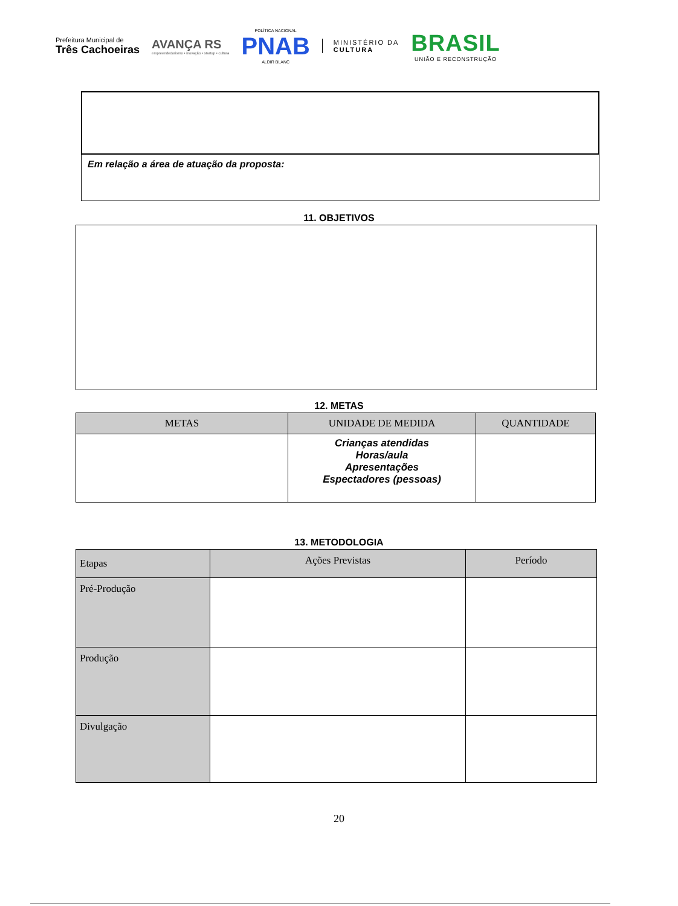Prefeitura Municipal de
Três Cachoeiras
AVANÇA RS
empreendedorismo • inovação • startup • cultura
POLÍTICA NACIONAL
PNAB
ALDIR BLANC
MINISTÉRIO DA
CULTURA
BRASIL
UNIÃO E RECONSTRUÇÃO
Em relação a área de atuação da proposta:
11. OBJETIVOS
12. METAS
| METAS | UNIDADE DE MEDIDA | QUANTIDADE |
| --- | --- | --- |
| | Crianças atendidas Horas/aula Apresentações Espectadores (pessoas) | |
13. METODOLOGIA
| Etapas | Ações Previstas | Período |
| --- | --- | --- |
| Pré-Produção | | |
| Produção | | |
| Divulgação | | |
20